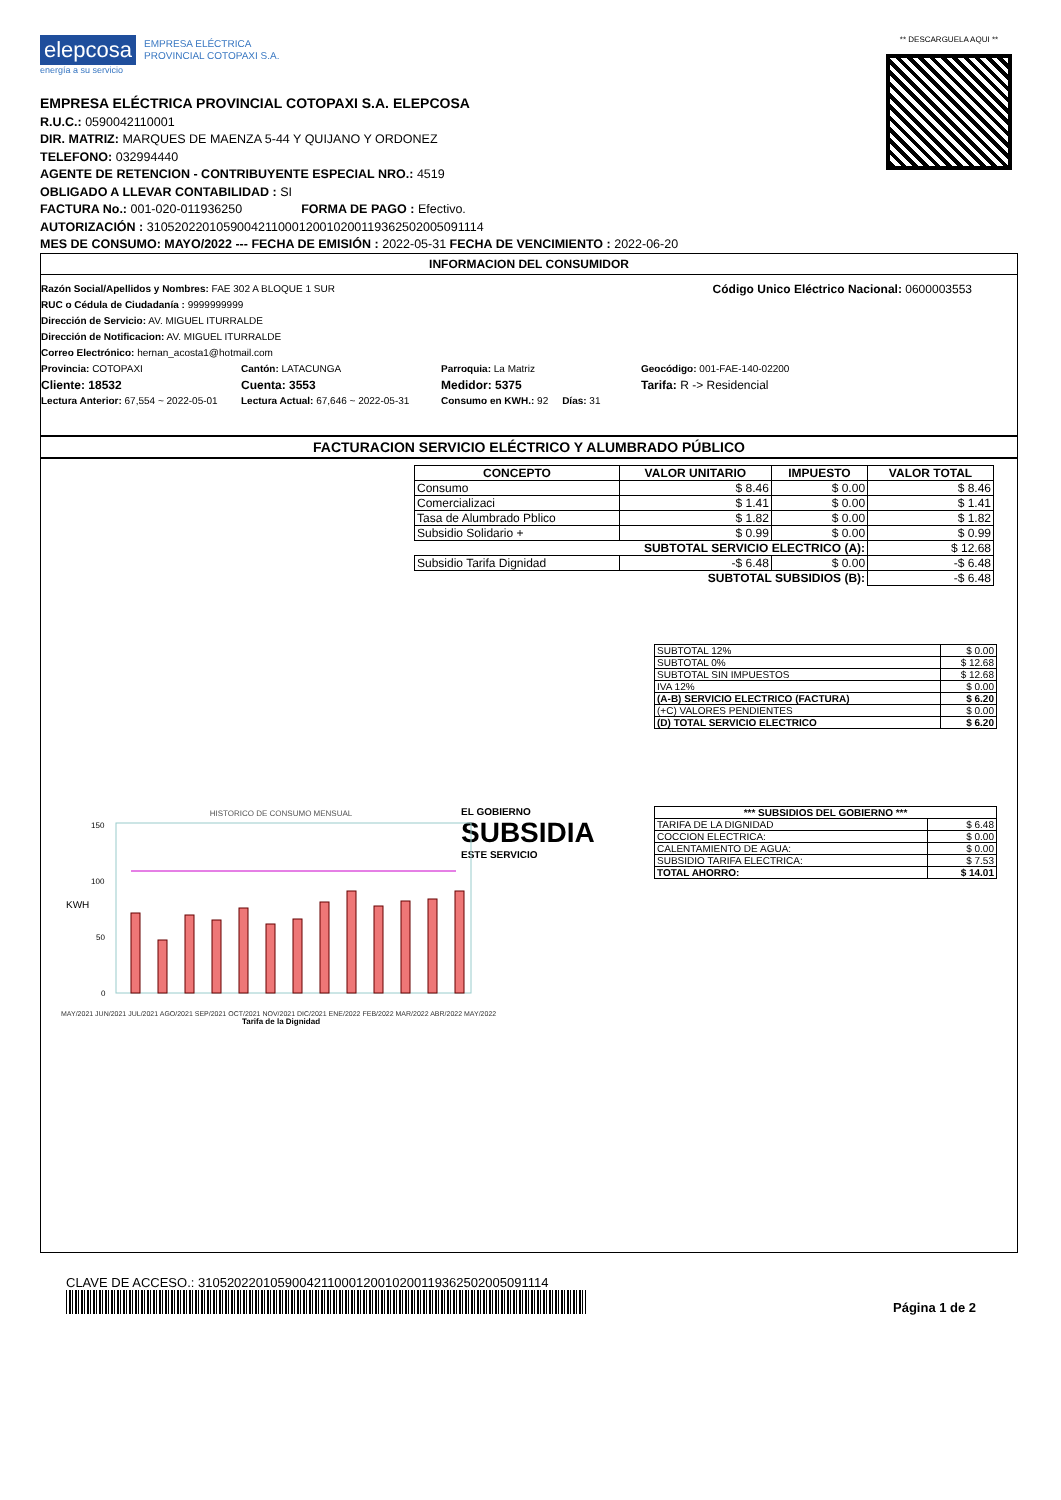elepcosa EMPRESA ELÉCTRICA
PROVINCIAL COTOPAXI S.A.
energía a su servicio
EMPRESA ELÉCTRICA PROVINCIAL COTOPAXI S.A. ELEPCOSA
R.U.C.: 0590042110001
DIR. MATRIZ: MARQUES DE MAENZA 5-44 Y QUIJANO Y ORDONEZ
TELEFONO: 032994440
AGENTE DE RETENCION - CONTRIBUYENTE ESPECIAL NRO.: 4519
OBLIGADO A LLEVAR CONTABILIDAD : SI
FACTURA No.: 001-020-011936250 FORMA DE PAGO : Efectivo.
AUTORIZACIÓN : 3105202201059004211000120010200119362502005091114
MES DE CONSUMO: MAYO/2022 --- FECHA DE EMISIÓN : 2022-05-31 FECHA DE VENCIMIENTO : 2022-06-20
** DESCARGUELA AQUI **
INFORMACION DEL CONSUMIDOR
Razón Social/Apellidos y Nombres: FAE 302 A BLOQUE 1 SUR Código Unico Eléctrico Nacional: 0600003553
RUC o Cédula de Ciudadanía : 9999999999
Dirección de Servicio: AV. MIGUEL ITURRALDE
Dirección de Notificacion: AV. MIGUEL ITURRALDE
Correo Electrónico: hernan_acosta1@hotmail.com
Provincia: COTOPAXI Cantón: LATACUNGA Parroquia: La Matriz Geocódigo: 001-FAE-140-02200
Cliente: 18532 Cuenta: 3553 Medidor: 5375 Tarifa: R -> Residencial
Lectura Anterior: 67,554 ~ 2022-05-01
Lectura Actual: 67,646 ~ 2022-05-31
Consumo en KWH.: 92 Días: 31
FACTURACION SERVICIO ELÉCTRICO Y ALUMBRADO PÚBLICO
| CONCEPTO | VALOR UNITARIO | IMPUESTO | VALOR TOTAL |
| --- | --- | --- | --- |
| Consumo | $ 8.46 | $ 0.00 | $ 8.46 |
| Comercializaci | $ 1.41 | $ 0.00 | $ 1.41 |
| Tasa de Alumbrado Pblico | $ 1.82 | $ 0.00 | $ 1.82 |
| Subsidio Solidario + | $ 0.99 | $ 0.00 | $ 0.99 |
| SUBTOTAL SERVICIO ELECTRICO (A): | | | $ 12.68 |
| Subsidio Tarifa Dignidad | -$ 6.48 | $ 0.00 | -$ 6.48 |
| SUBTOTAL SUBSIDIOS (B): | | | -$ 6.48 |
| SUBTOTAL 12% | $ 0.00 |
| SUBTOTAL 0% | $ 12.68 |
| SUBTOTAL SIN IMPUESTOS | $ 12.68 |
| IVA 12% | $ 0.00 |
| (A-B) SERVICIO ELECTRICO (FACTURA) | $ 6.20 |
| (+C) VALORES PENDIENTES | $ 0.00 |
| (D) TOTAL SERVICIO ELECTRICO | $ 6.20 |
| *** SUBSIDIOS DEL GOBIERNO *** | |
| --- | --- |
| TARIFA DE LA DIGNIDAD | $ 6.48 |
| COCCION ELECTRICA: | $ 0.00 |
| CALENTAMIENTO DE AGUA: | $ 0.00 |
| SUBSIDIO TARIFA ELECTRICA: | $ 7.53 |
| TOTAL AHORRO: | $ 14.01 |
EL GOBIERNO
SUBSIDIA
ESTE SERVICIO
HISTORICO DE CONSUMO MENSUAL
KWH
150
100
50
0
MAY/2021 JUN/2021 JUL/2021 AGO/2021 SEP/2021 OCT/2021 NOV/2021 DIC/2021 ENE/2022 FEB/2022 MAR/2022 ABR/2022 MAY/2022
Tarifa de la Dignidad
CLAVE DE ACCESO.: 3105202201059004211000120010200119362502005091114
Página 1 de 2